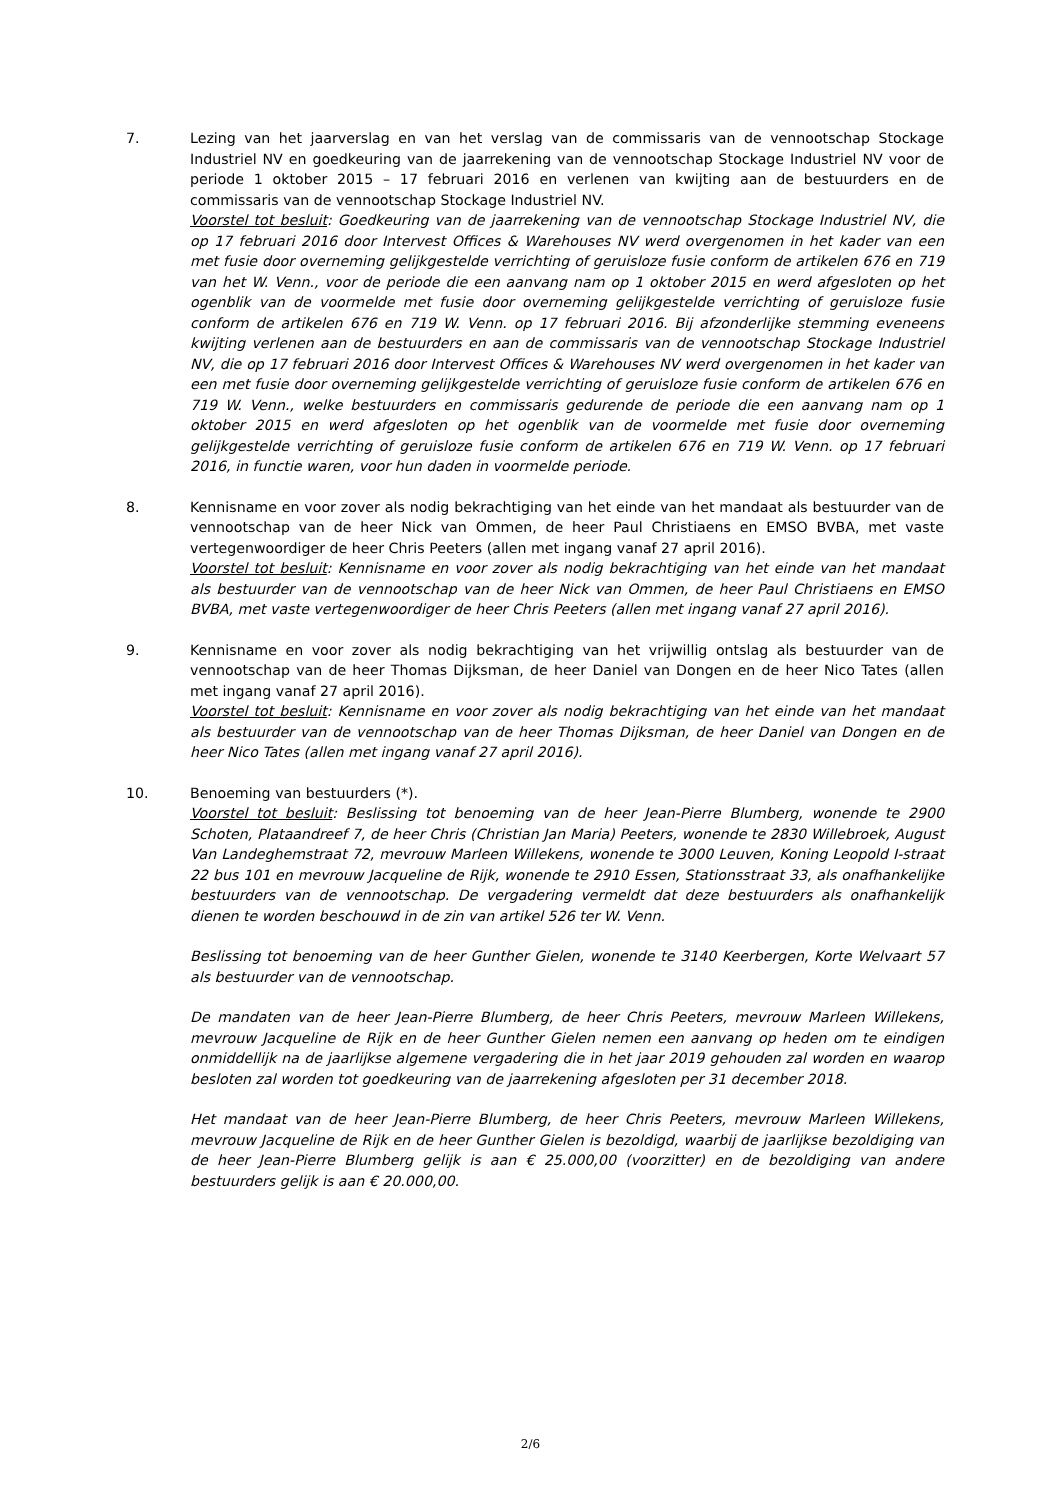7. Lezing van het jaarverslag en van het verslag van de commissaris van de vennootschap Stockage Industriel NV en goedkeuring van de jaarrekening van de vennootschap Stockage Industriel NV voor de periode 1 oktober 2015 – 17 februari 2016 en verlenen van kwijting aan de bestuurders en de commissaris van de vennootschap Stockage Industriel NV.
Voorstel tot besluit: Goedkeuring van de jaarrekening van de vennootschap Stockage Industriel NV, die op 17 februari 2016 door Intervest Offices & Warehouses NV werd overgenomen in het kader van een met fusie door overneming gelijkgestelde verrichting of geruisloze fusie conform de artikelen 676 en 719 van het W. Venn., voor de periode die een aanvang nam op 1 oktober 2015 en werd afgesloten op het ogenblik van de voormelde met fusie door overneming gelijkgestelde verrichting of geruisloze fusie conform de artikelen 676 en 719 W. Venn. op 17 februari 2016. Bij afzonderlijke stemming eveneens kwijting verlenen aan de bestuurders en aan de commissaris van de vennootschap Stockage Industriel NV, die op 17 februari 2016 door Intervest Offices & Warehouses NV werd overgenomen in het kader van een met fusie door overneming gelijkgestelde verrichting of geruisloze fusie conform de artikelen 676 en 719 W. Venn., welke bestuurders en commissaris gedurende de periode die een aanvang nam op 1 oktober 2015 en werd afgesloten op het ogenblik van de voormelde met fusie door overneming gelijkgestelde verrichting of geruisloze fusie conform de artikelen 676 en 719 W. Venn. op 17 februari 2016, in functie waren, voor hun daden in voormelde periode.
8. Kennisname en voor zover als nodig bekrachtiging van het einde van het mandaat als bestuurder van de vennootschap van de heer Nick van Ommen, de heer Paul Christiaens en EMSO BVBA, met vaste vertegenwoordiger de heer Chris Peeters (allen met ingang vanaf 27 april 2016).
Voorstel tot besluit: Kennisname en voor zover als nodig bekrachtiging van het einde van het mandaat als bestuurder van de vennootschap van de heer Nick van Ommen, de heer Paul Christiaens en EMSO BVBA, met vaste vertegenwoordiger de heer Chris Peeters (allen met ingang vanaf 27 april 2016).
9. Kennisname en voor zover als nodig bekrachtiging van het vrijwillig ontslag als bestuurder van de vennootschap van de heer Thomas Dijksman, de heer Daniel van Dongen en de heer Nico Tates (allen met ingang vanaf 27 april 2016).
Voorstel tot besluit: Kennisname en voor zover als nodig bekrachtiging van het einde van het mandaat als bestuurder van de vennootschap van de heer Thomas Dijksman, de heer Daniel van Dongen en de heer Nico Tates (allen met ingang vanaf 27 april 2016).
10. Benoeming van bestuurders (*).
Voorstel tot besluit: Beslissing tot benoeming van de heer Jean-Pierre Blumberg, wonende te 2900 Schoten, Plataandreef 7, de heer Chris (Christian Jan Maria) Peeters, wonende te 2830 Willebroek, August Van Landeghemstraat 72, mevrouw Marleen Willekens, wonende te 3000 Leuven, Koning Leopold I-straat 22 bus 101 en mevrouw Jacqueline de Rijk, wonende te 2910 Essen, Stationsstraat 33, als onafhankelijke bestuurders van de vennootschap. De vergadering vermeldt dat deze bestuurders als onafhankelijk dienen te worden beschouwd in de zin van artikel 526 ter W. Venn.
Beslissing tot benoeming van de heer Gunther Gielen, wonende te 3140 Keerbergen, Korte Welvaart 57 als bestuurder van de vennootschap.
De mandaten van de heer Jean-Pierre Blumberg, de heer Chris Peeters, mevrouw Marleen Willekens, mevrouw Jacqueline de Rijk en de heer Gunther Gielen nemen een aanvang op heden om te eindigen onmiddellijk na de jaarlijkse algemene vergadering die in het jaar 2019 gehouden zal worden en waarop besloten zal worden tot goedkeuring van de jaarrekening afgesloten per 31 december 2018.
Het mandaat van de heer Jean-Pierre Blumberg, de heer Chris Peeters, mevrouw Marleen Willekens, mevrouw Jacqueline de Rijk en de heer Gunther Gielen is bezoldigd, waarbij de jaarlijkse bezoldiging van de heer Jean-Pierre Blumberg gelijk is aan € 25.000,00 (voorzitter) en de bezoldiging van andere bestuurders gelijk is aan € 20.000,00.
2/6